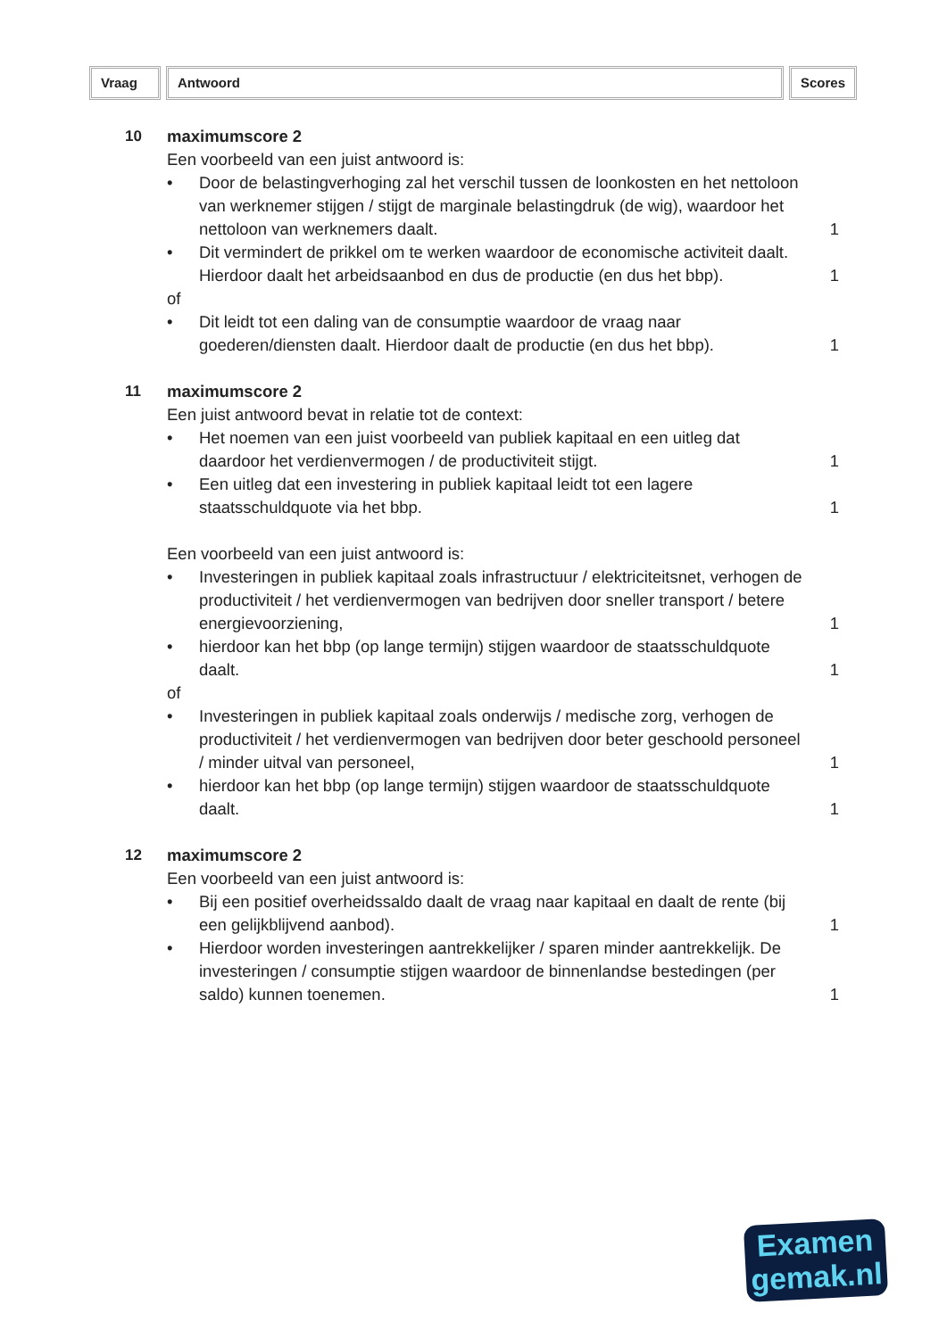Vraag Antwoord Scores
10 maximumscore 2
Een voorbeeld van een juist antwoord is:
• Door de belastingverhoging zal het verschil tussen de loonkosten en het nettoloon van werknemer stijgen / stijgt de marginale belastingdruk (de wig), waardoor het nettoloon van werknemers daalt.
1
• Dit vermindert de prikkel om te werken waardoor de economische activiteit daalt. Hierdoor daalt het arbeidsaanbod en dus de productie (en dus het bbp).
1
of
• Dit leidt tot een daling van de consumptie waardoor de vraag naar goederen/diensten daalt. Hierdoor daalt de productie (en dus het bbp).
1
11 maximumscore 2
Een juist antwoord bevat in relatie tot de context:
• Het noemen van een juist voorbeeld van publiek kapitaal en een uitleg dat daardoor het verdienvermogen / de productiviteit stijgt.
1
• Een uitleg dat een investering in publiek kapitaal leidt tot een lagere staatsschuldquote via het bbp.
1
Een voorbeeld van een juist antwoord is:
• Investeringen in publiek kapitaal zoals infrastructuur / elektriciteitsnet, verhogen de productiviteit / het verdienvermogen van bedrijven door sneller transport / betere energievoorziening,
1
• hierdoor kan het bbp (op lange termijn) stijgen waardoor de staatsschuldquote daalt.
1
of
• Investeringen in publiek kapitaal zoals onderwijs / medische zorg, verhogen de productiviteit / het verdienvermogen van bedrijven door beter geschoold personeel / minder uitval van personeel,
1
• hierdoor kan het bbp (op lange termijn) stijgen waardoor de staatsschuldquote daalt.
1
12 maximumscore 2
Een voorbeeld van een juist antwoord is:
• Bij een positief overheidssaldo daalt de vraag naar kapitaal en daalt de rente (bij een gelijkblijvend aanbod).
1
• Hierdoor worden investeringen aantrekkelijker / sparen minder aantrekkelijk. De investeringen / consumptie stijgen waardoor de binnenlandse bestedingen (per saldo) kunnen toenemen.
1
Examen
gemak.nl